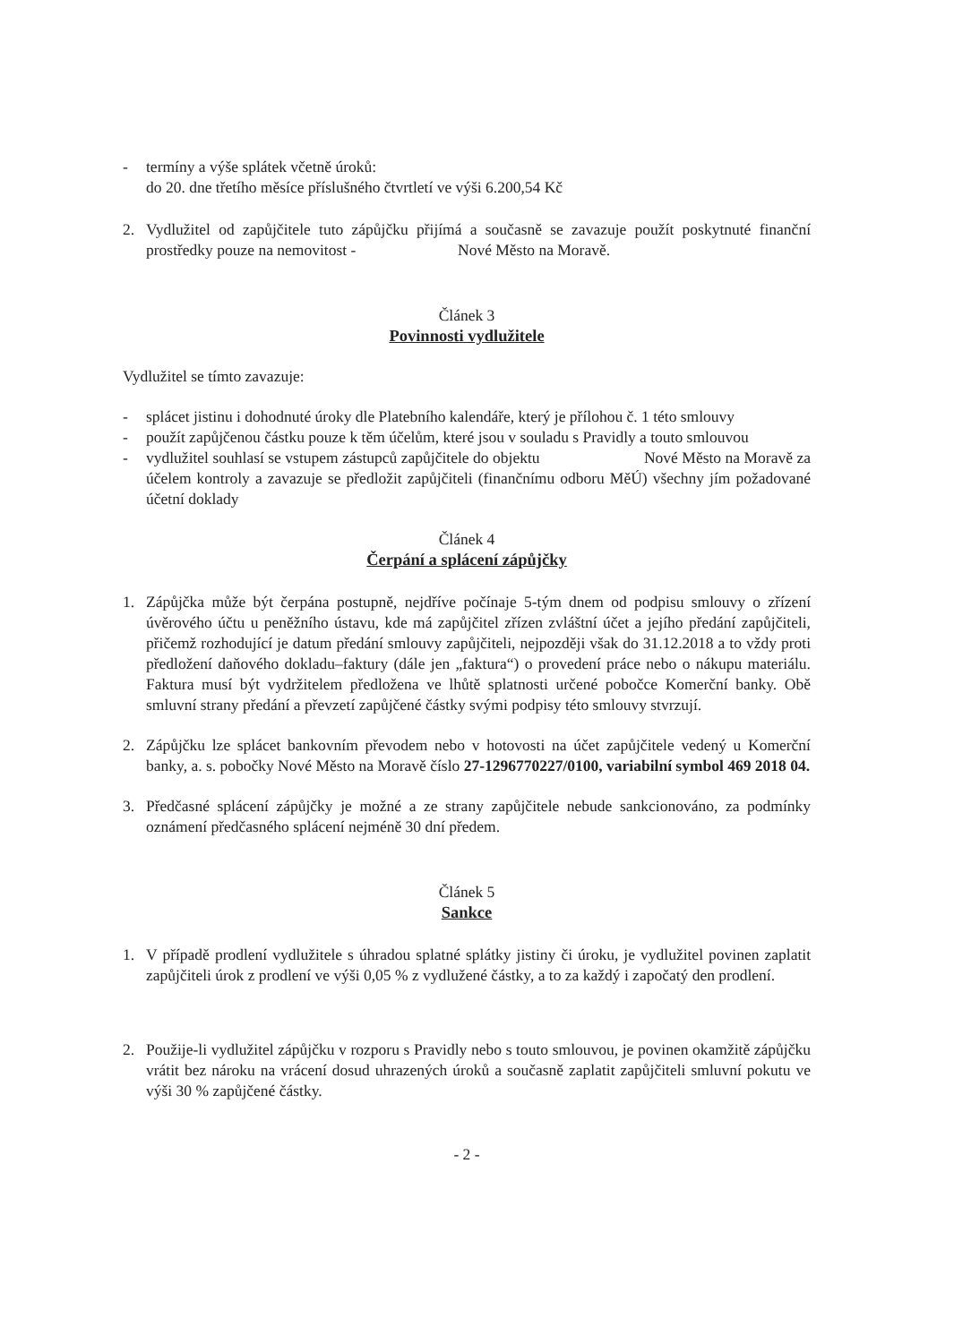- termíny a výše splátek včetně úroků:
do 20. dne třetího měsíce příslušného čtvrtletí ve výši 6.200,54 Kč
2. Vydlužitel od zapůjčitele tuto zápůjčku přijímá a současně se zavazuje použít poskytnuté finanční prostředky pouze na nemovitost - Nové Město na Moravě.
Článek 3
Povinnosti vydlužitele
Vydlužitel se tímto zavazuje:
- splácet jistinu i dohodnuté úroky dle Platebního kalendáře, který je přílohou č. 1 této smlouvy
- použít zapůjčenou částku pouze k těm účelům, které jsou v souladu s Pravidly a touto smlouvou
- vydlužitel souhlasí se vstupem zástupců zapůjčitele do objektu Nové Město na Moravě za účelem kontroly a zavazuje se předložit zapůjčiteli (finančnímu odboru MěÚ) všechny jím požadované účetní doklady
Článek 4
Čerpání a splácení zápůjčky
1. Zápůjčka může být čerpána postupně, nejdříve počínaje 5-tým dnem od podpisu smlouvy o zřízení úvěrového účtu u peněžního ústavu, kde má zapůjčitel zřízen zvláštní účet a jejího předání zapůjčiteli, přičemž rozhodující je datum předání smlouvy zapůjčiteli, nejpozději však do 31.12.2018 a to vždy proti předložení daňového dokladu–faktury (dále jen „faktura“) o provedení práce nebo o nákupu materiálu. Faktura musí být vydržitelem předložena ve lhůtě splatnosti určené pobočce Komerční banky. Obě smluvní strany předání a převzetí zapůjčené částky svými podpisy této smlouvy stvrzují.
2. Zápůjčku lze splácet bankovním převodem nebo v hotovosti na účet zapůjčitele vedený u Komerční banky, a. s. pobočky Nové Město na Moravě číslo 27-1296770227/0100, variabilní symbol 469 2018 04.
3. Předčasné splácení zápůjčky je možné a ze strany zapůjčitele nebude sankcionováno, za podmínky oznámení předčasného splácení nejméně 30 dní předem.
Článek 5
Sankce
1. V případě prodlení vydlužitele s úhradou splatné splátky jistiny či úroku, je vydlužitel povinen zaplatit zapůjčiteli úrok z prodlení ve výši 0,05 % z vydlužené částky, a to za každý i započatý den prodlení.
2. Použije-li vydlužitel zápůjčku v rozporu s Pravidly nebo s touto smlouvou, je povinen okamžitě zápůjčku vrátit bez nároku na vrácení dosud uhrazených úroků a současně zaplatit zapůjčiteli smluvní pokutu ve výši 30 % zapůjčené částky.
- 2 -